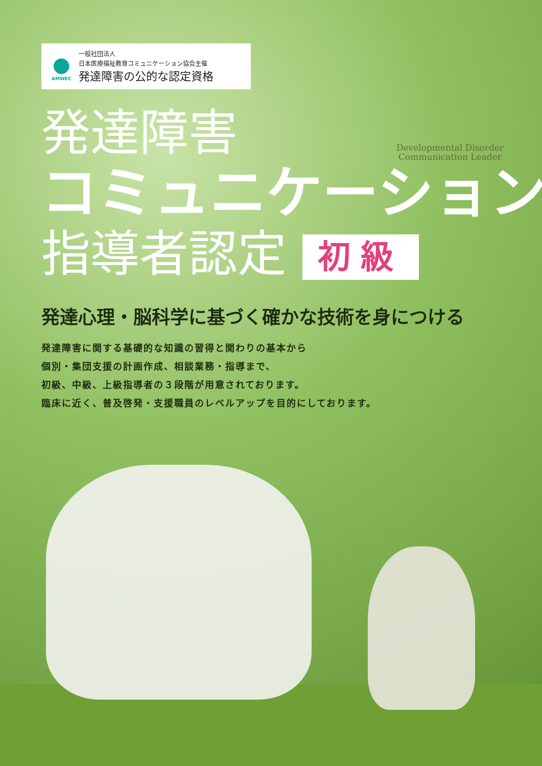Developmental Disorder
Communication Leader
●
AMWEC
一般社団法人
日本医療福祉教育コミュニケーション協会主催
発達障害の公的な認定資格
発達障害
コミュニケーション
指導者認定 初級
発達心理・脳科学に基づく確かな技術を身につける
発達障害に関する基礎的な知識の習得と関わりの基本から
個別・集団支援の計画作成、相談業務・指導まで、
初級、中級、上級指導者の３段階が用意されております。
臨床に近く、普及啓発・支援職員のレベルアップを目的にしております。